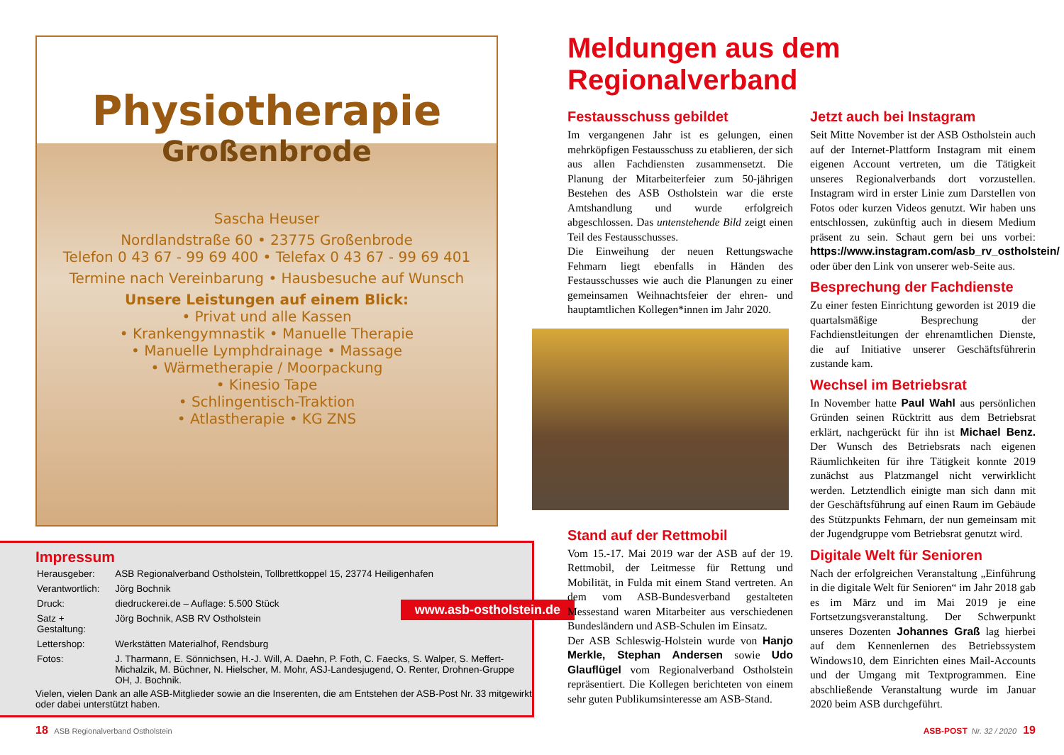Physiotherapie
Großenbrode
Sascha Heuser
Nordlandstraße 60 • 23775 Großenbrode
Telefon 0 43 67 - 99 69 400 • Telefax 0 43 67 - 99 69 401
Termine nach Vereinbarung • Hausbesuche auf Wunsch
Unsere Leistungen auf einem Blick:
• Privat und alle Kassen
• Krankengymnastik • Manuelle Therapie
• Manuelle Lymphdrainage • Massage
• Wärmetherapie / Moorpackung
• Kinesio Tape
• Schlingentisch-Traktion
• Atlastherapie • KG ZNS
Impressum
| Herausgeber: | ASB Regionalverband Ostholstein, Tollbrettkoppel 15, 23774 Heiligenhafen |
| Verantwortlich: | Jörg Bochnik |
| Druck: | diedruckerei.de – Auflage: 5.500 Stück |
| Satz + Gestaltung: | Jörg Bochnik, ASB RV Ostholstein |
| Lettershop: | Werkstätten Materialhof, Rendsburg |
| Fotos: | J. Tharmann, E. Sönnichsen, H.-J. Will, A. Daehn, P. Foth, C. Faecks, S. Walper, S. Meffert-Michalzik, M. Büchner, N. Hielscher, M. Mohr, ASJ-Landesjugend, O. Renter, Drohnen-Gruppe OH, J. Bochnik. |
Vielen, vielen Dank an alle ASB-Mitglieder sowie an die Inserenten, die am Entstehen der ASB-Post Nr. 33 mitgewirkt oder dabei unterstützt haben.
www.asb-ostholstein.de
Meldungen aus dem Regionalverband
Festausschuss gebildet
Im vergangenen Jahr ist es gelungen, einen mehrköpfigen Festausschuss zu etablieren, der sich aus allen Fachdiensten zusammensetzt. Die Planung der Mitarbeiterfeier zum 50-jährigen Bestehen des ASB Ostholstein war die erste Amtshandlung und wurde erfolgreich abgeschlossen. Das untenstehende Bild zeigt einen Teil des Festausschusses.
Die Einweihung der neuen Rettungswache Fehmarn liegt ebenfalls in Händen des Festausschusses wie auch die Planungen zu einer gemeinsamen Weihnachtsfeier der ehren- und hauptamtlichen Kollegen*innen im Jahr 2020.
Stand auf der Rettmobil
Vom 15.-17. Mai 2019 war der ASB auf der 19. Rettmobil, der Leitmesse für Rettung und Mobilität, in Fulda mit einem Stand vertreten. An dem vom ASB-Bundesverband gestalteten Messestand waren Mitarbeiter aus verschiedenen Bundesländern und ASB-Schulen im Einsatz.
Der ASB Schleswig-Holstein wurde von Hanjo Merkle, Stephan Andersen sowie Udo Glauflügel vom Regionalverband Ostholstein repräsentiert. Die Kollegen berichteten von einem sehr guten Publikumsinteresse am ASB-Stand.
Jetzt auch bei Instagram
Seit Mitte November ist der ASB Ostholstein auch auf der Internet-Plattform Instagram mit einem eigenen Account vertreten, um die Tätigkeit unseres Regionalverbands dort vorzustellen. Instagram wird in erster Linie zum Darstellen von Fotos oder kurzen Videos genutzt. Wir haben uns entschlossen, zukünftig auch in diesem Medium präsent zu sein. Schaut gern bei uns vorbei: https://www.instagram.com/asb_rv_ostholstein/ oder über den Link von unserer web-Seite aus.
Besprechung der Fachdienste
Zu einer festen Einrichtung geworden ist 2019 die quartalsmäßige Besprechung der Fachdienstleitungen der ehrenamtlichen Dienste, die auf Initiative unserer Geschäftsführerin zustande kam.
Wechsel im Betriebsrat
In November hatte Paul Wahl aus persönlichen Gründen seinen Rücktritt aus dem Betriebsrat erklärt, nachgerückt für ihn ist Michael Benz. Der Wunsch des Betriebsrats nach eigenen Räumlichkeiten für ihre Tätigkeit konnte 2019 zunächst aus Platzmangel nicht verwirklicht werden. Letztendlich einigte man sich dann mit der Geschäftsführung auf einen Raum im Gebäude des Stützpunkts Fehmarn, der nun gemeinsam mit der Jugendgruppe vom Betriebsrat genutzt wird.
Digitale Welt für Senioren
Nach der erfolgreichen Veranstaltung „Einführung in die digitale Welt für Senioren“ im Jahr 2018 gab es im März und im Mai 2019 je eine Fortsetzungsveranstaltung. Der Schwerpunkt unseres Dozenten Johannes Graß lag hierbei auf dem Kennenlernen des Betriebssystem Windows10, dem Einrichten eines Mail-Accounts und der Umgang mit Textprogrammen. Eine abschließende Veranstaltung wurde im Januar 2020 beim ASB durchgeführt.
18 ASB Regionalverband Ostholstein
ASB-POST Nr. 32 / 2020 19